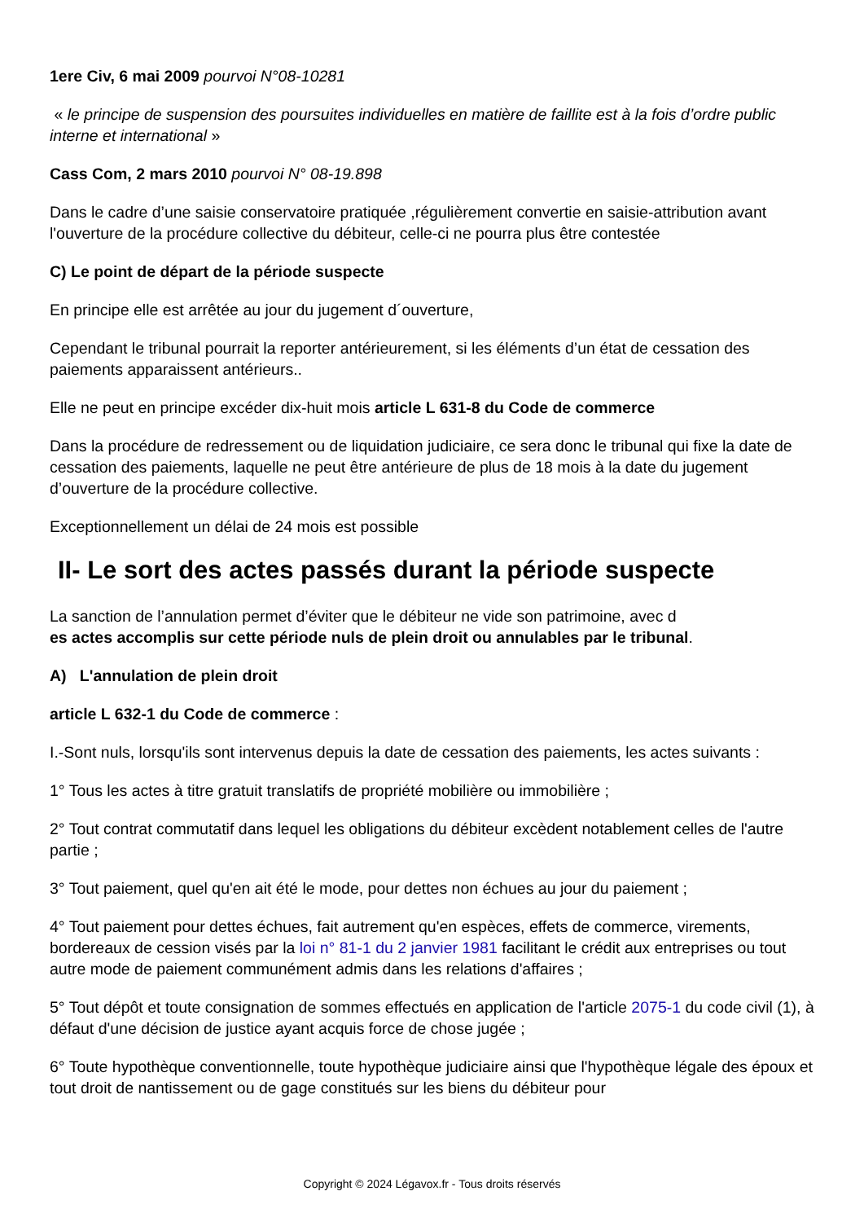1ere Civ, 6 mai 2009 pourvoi N°08-10281
« le principe de suspension des poursuites individuelles en matière de faillite est à la fois d’ordre public interne et international »
Cass Com, 2 mars 2010 pourvoi N° 08-19.898
Dans le cadre d’une saisie conservatoire pratiquée ,régulièrement convertie en saisie-attribution avant l'ouverture de la procédure collective du débiteur, celle-ci ne pourra plus être contestée
C) Le point de départ de la période suspecte
En principe elle est arrêtée au jour du jugement d´ouverture,
Cependant le tribunal pourrait la reporter antérieurement, si les éléments d’un état de cessation des paiements apparaissent antérieurs..
Elle ne peut en principe excéder dix-huit mois article L 631-8 du Code de commerce
Dans la procédure de redressement ou de liquidation judiciaire, ce sera donc le tribunal qui fixe la date de cessation des paiements, laquelle ne peut être antérieure de plus de 18 mois à la date du jugement d’ouverture de la procédure collective.
Exceptionnellement un délai de 24 mois est possible
II- Le sort des actes passés durant la période suspecte
La sanction de l’annulation permet d’éviter que le débiteur ne vide son patrimoine, avec d
es actes accomplis sur cette période nuls de plein droit ou annulables par le tribunal.
A) L'annulation de plein droit
article L 632-1 du Code de commerce :
I.-Sont nuls, lorsqu'ils sont intervenus depuis la date de cessation des paiements, les actes suivants :
1° Tous les actes à titre gratuit translatifs de propriété mobilière ou immobilière ;
2° Tout contrat commutatif dans lequel les obligations du débiteur excèdent notablement celles de l'autre partie ;
3° Tout paiement, quel qu'en ait été le mode, pour dettes non échues au jour du paiement ;
4° Tout paiement pour dettes échues, fait autrement qu'en espèces, effets de commerce, virements, bordereaux de cession visés par la loi n° 81-1 du 2 janvier 1981 facilitant le crédit aux entreprises ou tout autre mode de paiement communément admis dans les relations d'affaires ;
5° Tout dépôt et toute consignation de sommes effectués en application de l'article 2075-1 du code civil (1), à défaut d'une décision de justice ayant acquis force de chose jugée ;
6° Toute hypothèque conventionnelle, toute hypothèque judiciaire ainsi que l'hypothèque légale des époux et tout droit de nantissement ou de gage constitués sur les biens du débiteur pour
Copyright © 2024 Légavox.fr - Tous droits réservés